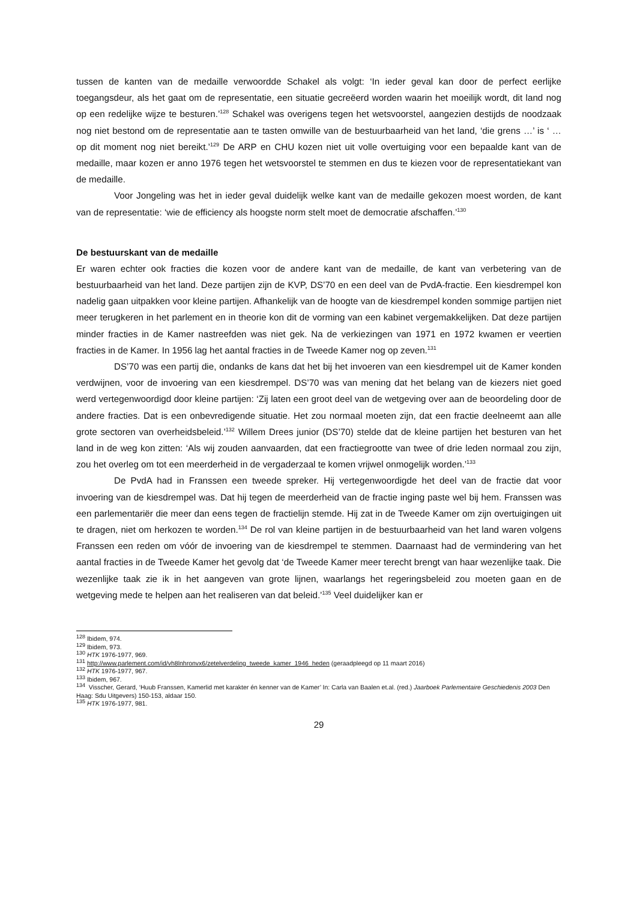tussen de kanten van de medaille verwoordde Schakel als volgt: ‘In ieder geval kan door de perfect eerlijke toegangsdeur, als het gaat om de representatie, een situatie gecreëerd worden waarin het moeilijk wordt, dit land nog op een redelijke wijze te besturen.’<sup>128</sup> Schakel was overigens tegen het wetsvoorstel, aangezien destijds de noodzaak nog niet bestond om de representatie aan te tasten omwille van de bestuurbaarheid van het land, ‘die grens …’ is ‘ … op dit moment nog niet bereikt.’<sup>129</sup> De ARP en CHU kozen niet uit volle overtuiging voor een bepaalde kant van de medaille, maar kozen er anno 1976 tegen het wetsvoorstel te stemmen en dus te kiezen voor de representatiekant van de medaille.
Voor Jongeling was het in ieder geval duidelijk welke kant van de medaille gekozen moest worden, de kant van de representatie: ‘wie de efficiency als hoogste norm stelt moet de democratie afschaffen.’<sup>130</sup>
De bestuurskant van de medaille
Er waren echter ook fracties die kozen voor de andere kant van de medaille, de kant van verbetering van de bestuurbaarheid van het land. Deze partijen zijn de KVP, DS’70 en een deel van de PvdA-fractie. Een kiesdrempel kon nadelig gaan uitpakken voor kleine partijen. Afhankelijk van de hoogte van de kiesdrempel konden sommige partijen niet meer terugkeren in het parlement en in theorie kon dit de vorming van een kabinet vergemakkelijken. Dat deze partijen minder fracties in de Kamer nastreefden was niet gek. Na de verkiezingen van 1971 en 1972 kwamen er veertien fracties in de Kamer. In 1956 lag het aantal fracties in de Tweede Kamer nog op zeven.<sup>131</sup>
DS’70 was een partij die, ondanks de kans dat het bij het invoeren van een kiesdrempel uit de Kamer konden verdwijnen, voor de invoering van een kiesdrempel. DS’70 was van mening dat het belang van de kiezers niet goed werd vertegenwoordigd door kleine partijen: ‘Zij laten een groot deel van de wetgeving over aan de beoordeling door de andere fracties. Dat is een onbevredigende situatie. Het zou normaal moeten zijn, dat een fractie deelneemt aan alle grote sectoren van overheidsbeleid.’<sup>132</sup> Willem Drees junior (DS’70) stelde dat de kleine partijen het besturen van het land in de weg kon zitten: ‘Als wij zouden aanvaarden, dat een fractiegrootte van twee of drie leden normaal zou zijn, zou het overleg om tot een meerderheid in de vergaderzaal te komen vrijwel onmogelijk worden.’<sup>133</sup>
De PvdA had in Franssen een tweede spreker. Hij vertegenwoordigde het deel van de fractie dat voor invoering van de kiesdrempel was. Dat hij tegen de meerderheid van de fractie inging paste wel bij hem. Franssen was een parlementariër die meer dan eens tegen de fractielijn stemde. Hij zat in de Tweede Kamer om zijn overtuigingen uit te dragen, niet om herkozen te worden.<sup>134</sup> De rol van kleine partijen in de bestuurbaarheid van het land waren volgens Franssen een reden om vóór de invoering van de kiesdrempel te stemmen. Daarnaast had de vermindering van het aantal fracties in de Tweede Kamer het gevolg dat ‘de Tweede Kamer meer terecht brengt van haar wezenlijke taak. Die wezenlijke taak zie ik in het aangeven van grote lijnen, waarlangs het regeringsbeleid zou moeten gaan en de wetgeving mede te helpen aan het realiseren van dat beleid.’<sup>135</sup> Veel duidelijker kan er
<sup>128</sup> Ibidem, 974.
<sup>129</sup> Ibidem, 973.
<sup>130</sup> HTK 1976-1977, 969.
<sup>131</sup> http://www.parlement.com/id/vh8lnhronvx6/zetelverdeling_tweede_kamer_1946_heden (geraadpleegd op 11 maart 2016)
<sup>132</sup> HTK 1976-1977, 967.
<sup>133</sup> Ibidem, 967.
<sup>134</sup> Visscher, Gerard, ‘Huub Franssen, Kamerlid met karakter én kenner van de Kamer’ In: Carla van Baalen et.al. (red.) Jaarboek Parlementaire Geschiedenis 2003 Den Haag: Sdu Uitgevers) 150-153, aldaar 150.
<sup>135</sup> HTK 1976-1977, 981.
29